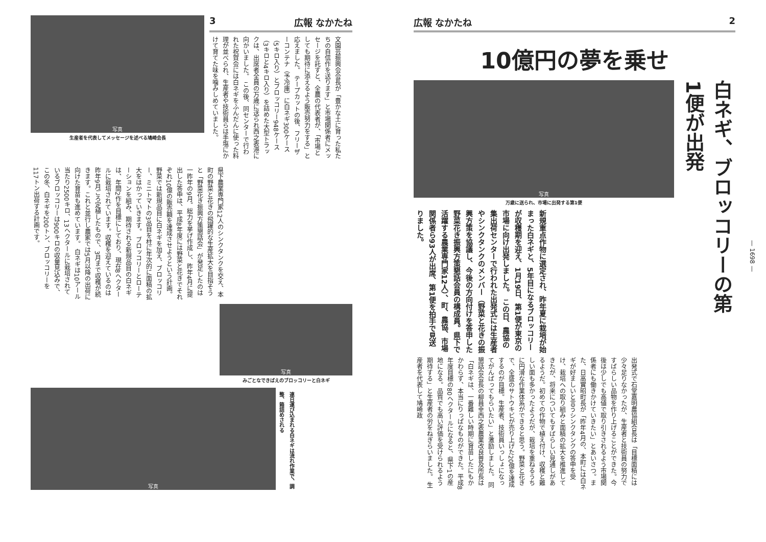3 広報 なかたね
文園芸振興会会長が「豊かな土に育った私たちの自信作を送ります」と市場関係者にメッセージを託すと、全農の代表者が、「市場としても期待に添えるよう販売努力をする」と応えました。 テープカットの後、フリーザーコンテナ（予冷庫）に白ネギ300ケース（5キロ入り）とブロッコリー948ケース（3キロと4キロ入り）を詰めた大型トラックは、出席者全員の万歳に送られ西之表港に向かいました。 この後、同センターで行われた祝賀会には白ネギをふんだんに使った料理が並べられ、生産者や技術員らは手塩にかけて育てた味を噛みしめていました。
写真
生産者を代表してメッセージを述べる鳩崎会長
県下農業専門家12人のシンクタンクを交え、本町の野菜と花きの飛躍的な生産拡大を目指そうと「野菜花き振興方策懇話会」が発足したのは一昨年の9月。総力を挙げ作成し、昨年4月に提出した答申は、平成8年度には野菜と花きでそれぞれ10億の販売額を達成させようという計画。野菜では新規品目に白ネギを加え、ブロッコリー、ミニトマトの3品目を柱に年次的に面積の拡大をはかっていきます。 ブロッコリーとローテーションを組み、期待される新規品目の白ネギは、年間2作を目標にしており、現在8ヘクタールに栽培されています。収穫を迎えているのは昨年9月ごろ定植したもので、3月まで収穫が続きます。これと並行し農家では5月以降の出荷に向けた育苗も進めています。 白ネギは10アール当たり2500キロ、13ヘクタールに栽培されているブロッコリーは900キロの収量見込みで、この冬、白ネギを200トン、ブロッコリーを117トン出荷する計画です。
写真
みごとなできばえのブロッコリーと白ネギ
写真
連日運び込まれる白ネギは流れ作業で、調整、箱詰めされる
広報 なかたね 2
10億円の夢を乗せ
白ネギ、ブロッコリーの第1便が出発
写真
万歳に送られ、市場に出発する第1便
新規重点作物に選定され、昨年夏に栽培が始まった白ネギと、5年目になるブロッコリーが収穫期を迎え、1月19日、第1便が東京の市場に向け出発しました。 この日、農協の集出荷センターで行われた出発式には生産者やシンクタンクのメンバー（野菜と花きの振興方策を協議し、今後の方向付けを答申した野菜花き振興方策懇話会員の構成員。県下で活躍する農業専門家12人）、町、農協、市場関係者ら93人が出席、第1便を拍手で見送りました。
出発式で石堂嘉明農協組合長は「目標面積には少々足りなかったが、生産者と技術員の努力ですばらしい品物を作り上げることができた。今後は少しでも高値で取り引きされるよう市場関係者にも働きかけていきたい」とあいさつ。また、日高實昭町長が「昨年4月の、本町には白ネギが好ましいと言うシンクタンクの答申を受け、栽培への取り組みと面積の拡大を推進してきたが、将来についてもすばらしい見通しがあるようだ。初めての作物で植え付け、収穫と難しい面も多かったようだが、栽培を重ねるうちに円滑な作業体系ができると思う。野菜と花きで、全盛のサトウキビが売り上げた20億を達成するのが目標。生産者、技術員いっしょになってがんばってもらいたい」と激励しました。 同懇話会会長の柳員幸西之表農業改良普及所長は「白ネギは、一番難しい時期に育苗したにもかかわらず、本当にりっぱなものができた。平成8年度目標の80ヘクタールになると、県下1の産地になる。品質でも高い評価を受けられるよう期待する」と生産者の労をねぎらいました。 生産者を代表して鳩崎政
— 1698 —